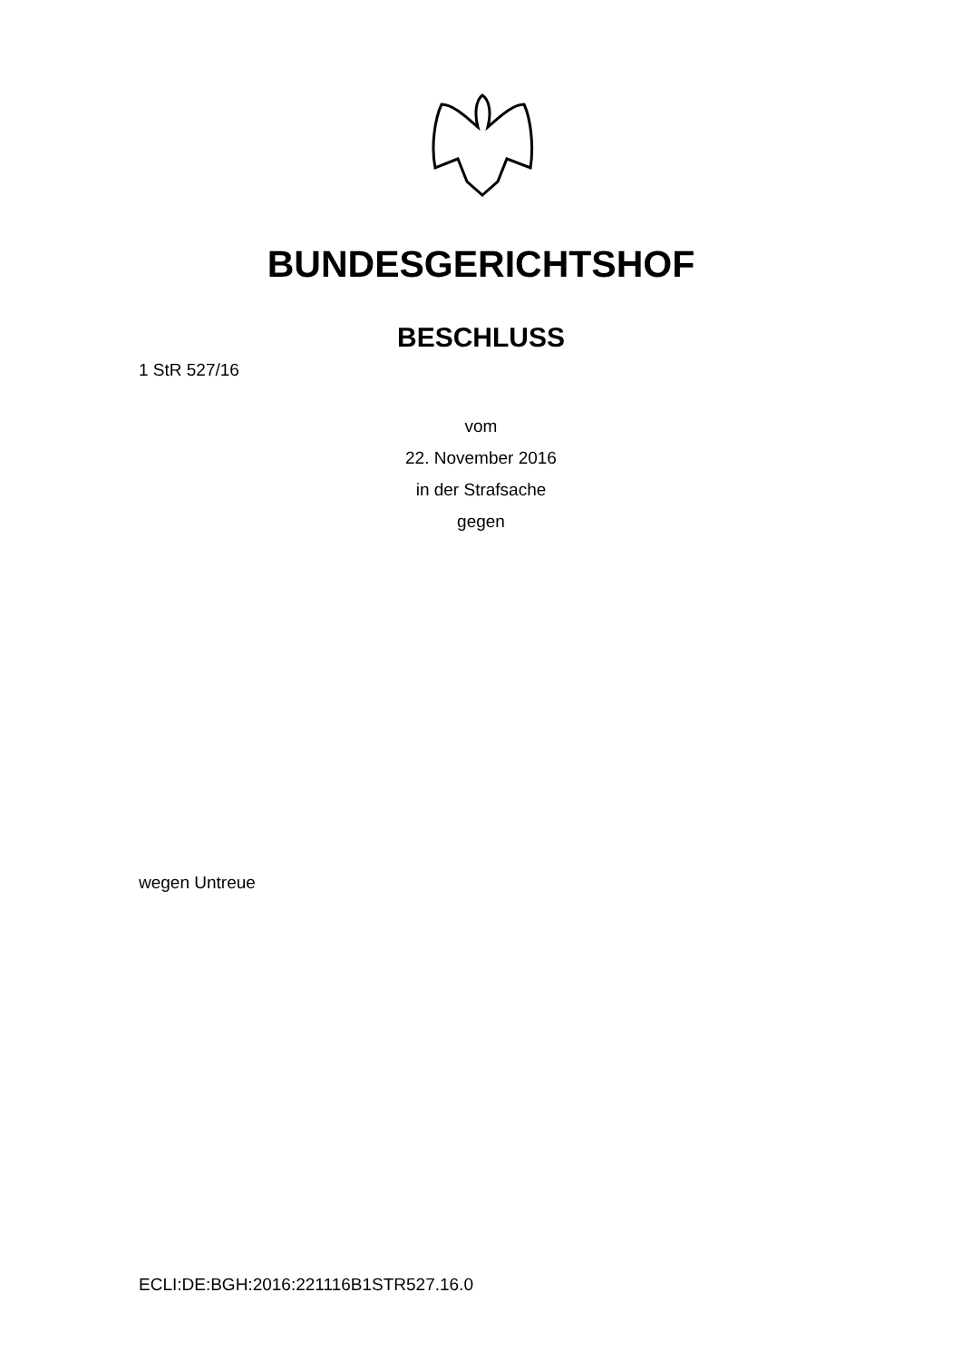BUNDESGERICHTSHOF
BESCHLUSS
1 StR 527/16
vom
22. November 2016
in der Strafsache
gegen
wegen Untreue
ECLI:DE:BGH:2016:221116B1STR527.16.0